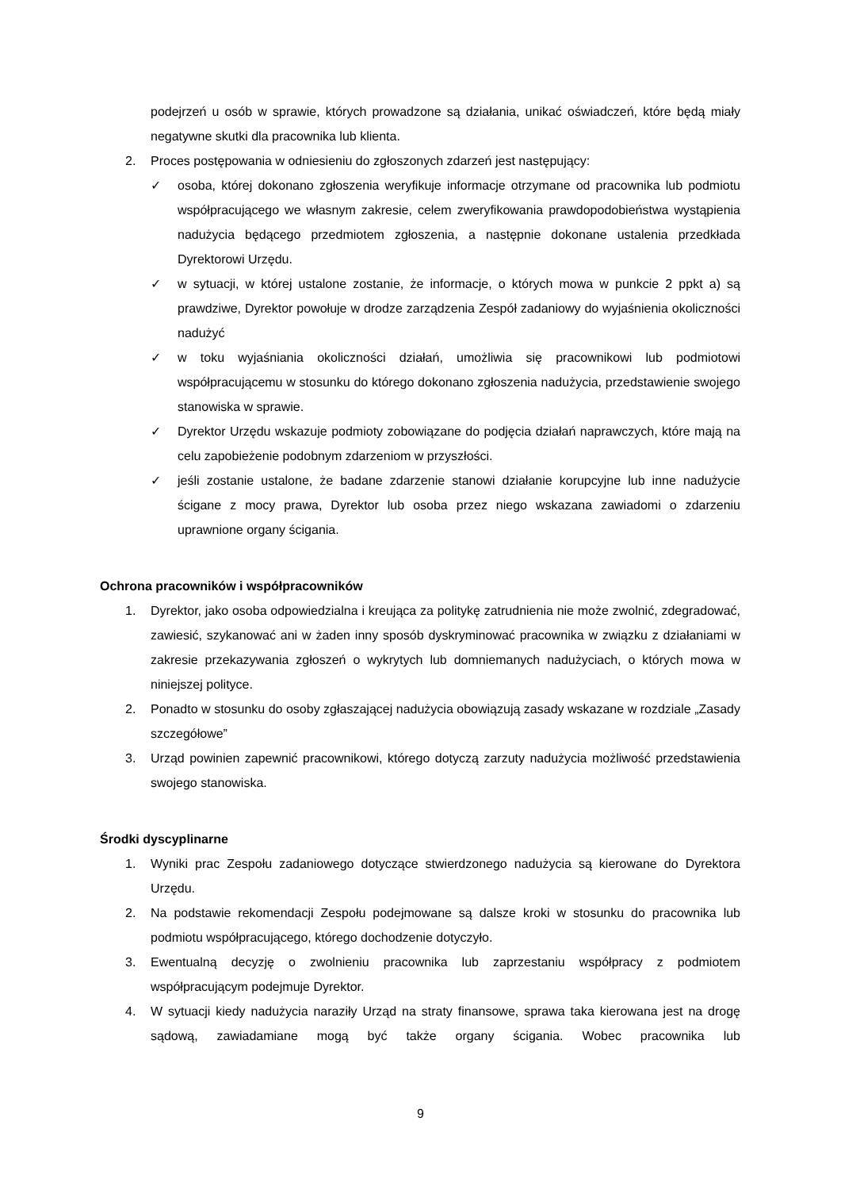podejrzeń u osób w sprawie, których prowadzone są działania, unikać oświadczeń, które będą miały negatywne skutki dla pracownika lub klienta.
2. Proces postępowania w odniesieniu do zgłoszonych zdarzeń jest następujący:
✓ osoba, której dokonano zgłoszenia weryfikuje informacje otrzymane od pracownika lub podmiotu współpracującego we własnym zakresie, celem zweryfikowania prawdopodobieństwa wystąpienia nadużycia będącego przedmiotem zgłoszenia, a następnie dokonane ustalenia przedkłada Dyrektorowi Urzędu.
✓ w sytuacji, w której ustalone zostanie, że informacje, o których mowa w punkcie 2 ppkt a) są prawdziwe, Dyrektor powołuje w drodze zarządzenia Zespół zadaniowy do wyjaśnienia okoliczności nadużyć
✓ w toku wyjaśniania okoliczności działań, umożliwia się pracownikowi lub podmiotowi współpracującemu w stosunku do którego dokonano zgłoszenia nadużycia, przedstawienie swojego stanowiska w sprawie.
✓ Dyrektor Urzędu wskazuje podmioty zobowiązane do podjęcia działań naprawczych, które mają na celu zapobieżenie podobnym zdarzeniom w przyszłości.
✓ jeśli zostanie ustalone, że badane zdarzenie stanowi działanie korupcyjne lub inne nadużycie ścigane z mocy prawa, Dyrektor lub osoba przez niego wskazana zawiadomi o zdarzeniu uprawnione organy ścigania.
Ochrona pracowników i współpracowników
1. Dyrektor, jako osoba odpowiedzialna i kreująca za politykę zatrudnienia nie może zwolnić, zdegradować, zawiesić, szykanować ani w żaden inny sposób dyskryminować pracownika w związku z działaniami w zakresie przekazywania zgłoszeń o wykrytych lub domniemanych nadużyciach, o których mowa w niniejszej polityce.
2. Ponadto w stosunku do osoby zgłaszającej nadużycia obowiązują zasady wskazane w rozdziale „Zasady szczegółowe”
3. Urząd powinien zapewnić pracownikowi, którego dotyczą zarzuty nadużycia możliwość przedstawienia swojego stanowiska.
Środki dyscyplinarne
1. Wyniki prac Zespołu zadaniowego dotyczące stwierdzonego nadużycia są kierowane do Dyrektora Urzędu.
2. Na podstawie rekomendacji Zespołu podejmowane są dalsze kroki w stosunku do pracownika lub podmiotu współpracującego, którego dochodzenie dotyczyło.
3. Ewentualną decyzję o zwolnieniu pracownika lub zaprzestaniu współpracy z podmiotem współpracującym podejmuje Dyrektor.
4. W sytuacji kiedy nadużycia naraziły Urząd na straty finansowe, sprawa taka kierowana jest na drogę sądową, zawiadamiane mogą być także organy ścigania. Wobec pracownika lub
9